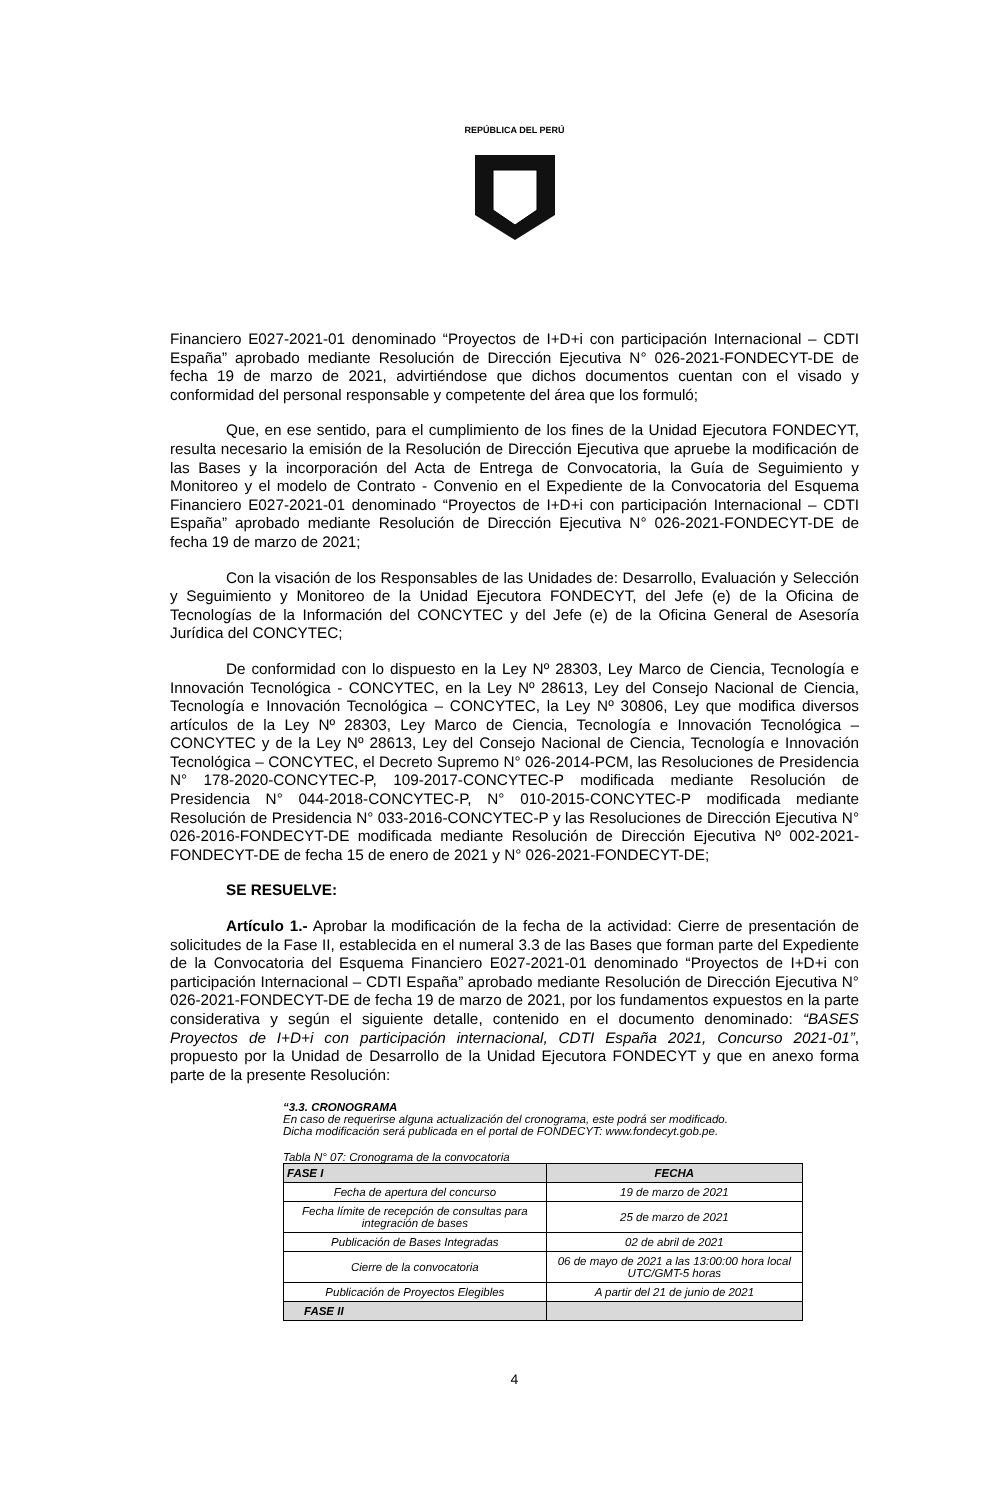REPÚBLICA DEL PERÚ
Financiero E027-2021-01 denominado “Proyectos de I+D+i con participación Internacional – CDTI España” aprobado mediante Resolución de Dirección Ejecutiva N° 026-2021-FONDECYT-DE de fecha 19 de marzo de 2021, advirtiéndose que dichos documentos cuentan con el visado y conformidad del personal responsable y competente del área que los formuló;
Que, en ese sentido, para el cumplimiento de los fines de la Unidad Ejecutora FONDECYT, resulta necesario la emisión de la Resolución de Dirección Ejecutiva que apruebe la modificación de las Bases y la incorporación del Acta de Entrega de Convocatoria, la Guía de Seguimiento y Monitoreo y el modelo de Contrato - Convenio en el Expediente de la Convocatoria del Esquema Financiero E027-2021-01 denominado “Proyectos de I+D+i con participación Internacional – CDTI España” aprobado mediante Resolución de Dirección Ejecutiva N° 026-2021-FONDECYT-DE de fecha 19 de marzo de 2021;
Con la visación de los Responsables de las Unidades de: Desarrollo, Evaluación y Selección y Seguimiento y Monitoreo de la Unidad Ejecutora FONDECYT, del Jefe (e) de la Oficina de Tecnologías de la Información del CONCYTEC y del Jefe (e) de la Oficina General de Asesoría Jurídica del CONCYTEC;
De conformidad con lo dispuesto en la Ley Nº 28303, Ley Marco de Ciencia, Tecnología e Innovación Tecnológica - CONCYTEC, en la Ley Nº 28613, Ley del Consejo Nacional de Ciencia, Tecnología e Innovación Tecnológica – CONCYTEC, la Ley Nº 30806, Ley que modifica diversos artículos de la Ley Nº 28303, Ley Marco de Ciencia, Tecnología e Innovación Tecnológica – CONCYTEC y de la Ley Nº 28613, Ley del Consejo Nacional de Ciencia, Tecnología e Innovación Tecnológica – CONCYTEC, el Decreto Supremo N° 026-2014-PCM, las Resoluciones de Presidencia N° 178-2020-CONCYTEC-P, 109-2017-CONCYTEC-P modificada mediante Resolución de Presidencia N° 044-2018-CONCYTEC-P, N° 010-2015-CONCYTEC-P modificada mediante Resolución de Presidencia N° 033-2016-CONCYTEC-P y las Resoluciones de Dirección Ejecutiva N° 026-2016-FONDECYT-DE modificada mediante Resolución de Dirección Ejecutiva Nº 002-2021-FONDECYT-DE de fecha 15 de enero de 2021 y N° 026-2021-FONDECYT-DE;
SE RESUELVE:
Artículo 1.- Aprobar la modificación de la fecha de la actividad: Cierre de presentación de solicitudes de la Fase II, establecida en el numeral 3.3 de las Bases que forman parte del Expediente de la Convocatoria del Esquema Financiero E027-2021-01 denominado “Proyectos de I+D+i con participación Internacional – CDTI España” aprobado mediante Resolución de Dirección Ejecutiva N° 026-2021-FONDECYT-DE de fecha 19 de marzo de 2021, por los fundamentos expuestos en la parte considerativa y según el siguiente detalle, contenido en el documento denominado: “BASES Proyectos de I+D+i con participación internacional, CDTI España 2021, Concurso 2021-01”, propuesto por la Unidad de Desarrollo de la Unidad Ejecutora FONDECYT y que en anexo forma parte de la presente Resolución:
“3.3. CRONOGRAMA
En caso de requerirse alguna actualización del cronograma, este podrá ser modificado.
Dicha modificación será publicada en el portal de FONDECYT: www.fondecyt.gob.pe.
Tabla N° 07: Cronograma de la convocatoria
| FASE I | FECHA |
| --- | --- |
| Fecha de apertura del concurso | 19 de marzo de 2021 |
| Fecha límite de recepción de consultas para integración de bases | 25 de marzo de 2021 |
| Publicación de Bases Integradas | 02 de abril de 2021 |
| Cierre de la convocatoria | 06 de mayo de 2021 a las 13:00:00 hora local UTC/GMT-5 horas |
| Publicación de Proyectos Elegibles | A partir del 21 de junio de 2021 |
| FASE II | |
4